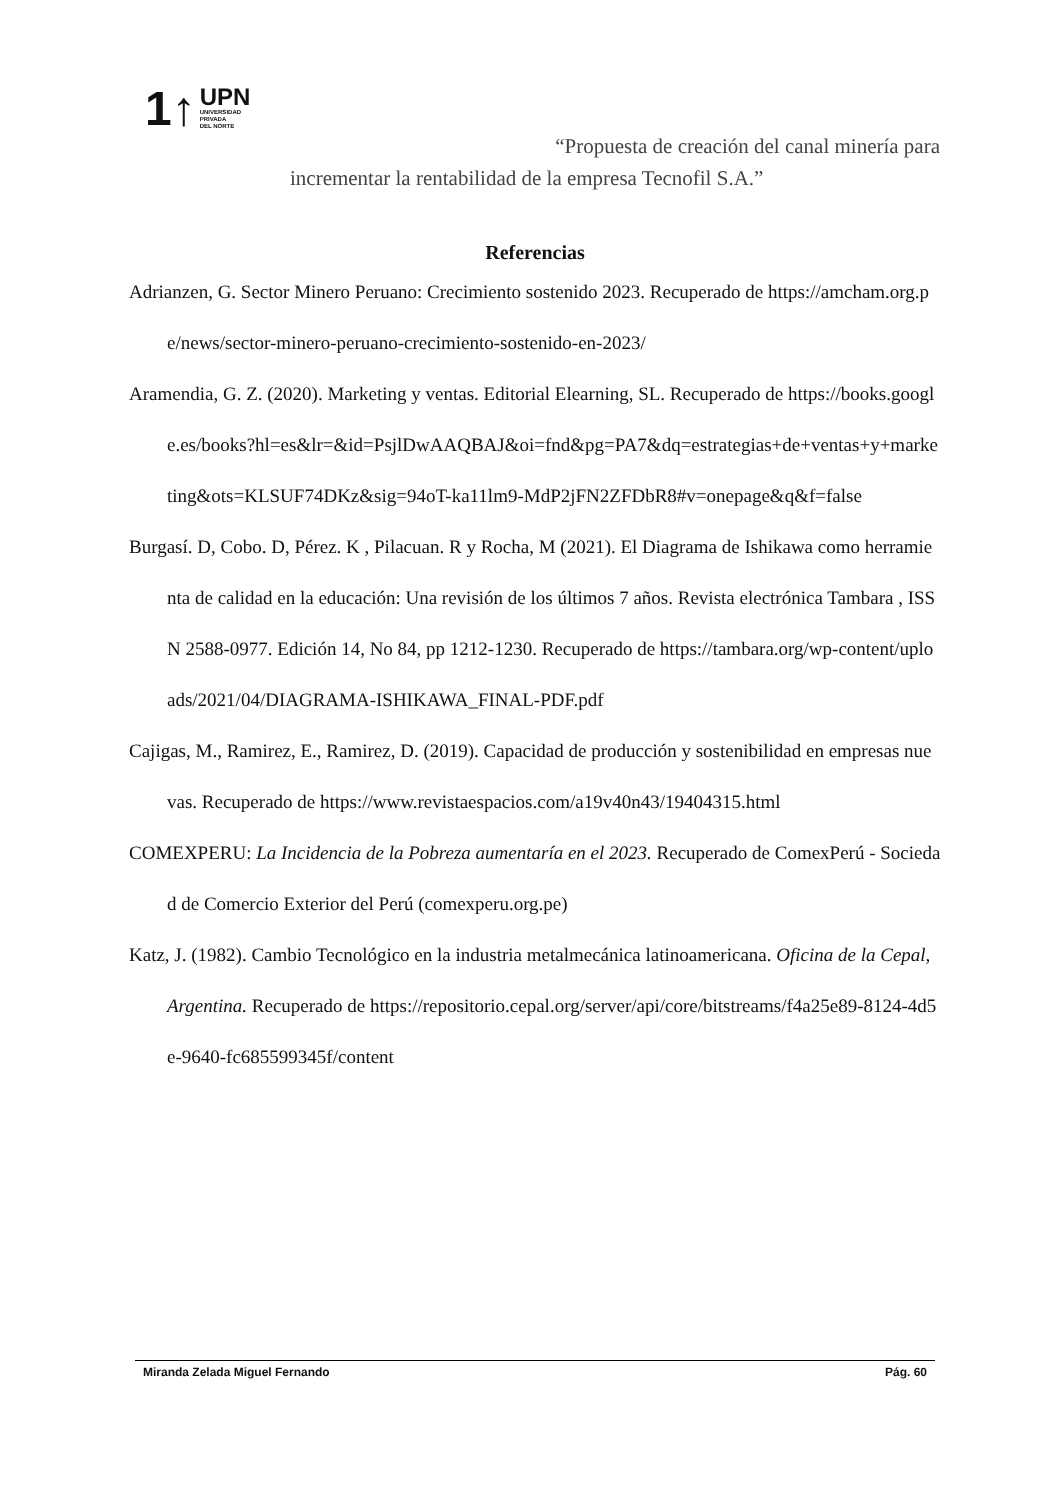1↑
UPN
UNIVERSIDAD
PRIVADA
DEL NORTE
“Propuesta de creación del canal minería para
incrementar la rentabilidad de la empresa Tecnofil S.A.”
Referencias
Adrianzen, G. Sector Minero Peruano: Crecimiento sostenido 2023. Recuperado de https://amcham.org.pe/news/sector-minero-peruano-crecimiento-sostenido-en-2023/
Aramendia, G. Z. (2020). Marketing y ventas. Editorial Elearning, SL. Recuperado de https://books.google.es/books?hl=es&lr=&id=PsjlDwAAQBAJ&oi=fnd&pg=PA7&dq=estrategias+de+ventas+y+marketing&ots=KLSUF74DKz&sig=94oT-ka11lm9-MdP2jFN2ZFDbR8#v=onepage&q&f=false
Burgasí. D, Cobo. D, Pérez. K , Pilacuan. R y Rocha, M (2021). El Diagrama de Ishikawa como herramienta de calidad en la educación: Una revisión de los últimos 7 años. Revista electrónica Tambara , ISSN 2588-0977. Edición 14, No 84, pp 1212-1230. Recuperado de https://tambara.org/wp-content/uploads/2021/04/DIAGRAMA-ISHIKAWA_FINAL-PDF.pdf
Cajigas, M., Ramirez, E., Ramirez, D. (2019). Capacidad de producción y sostenibilidad en empresas nuevas. Recuperado de https://www.revistaespacios.com/a19v40n43/19404315.html
COMEXPERU: La Incidencia de la Pobreza aumentaría en el 2023. Recuperado de ComexPerú - Sociedad de Comercio Exterior del Perú (comexperu.org.pe)
Katz, J. (1982). Cambio Tecnológico en la industria metalmecánica latinoamericana. Oficina de la Cepal, Argentina. Recuperado de https://repositorio.cepal.org/server/api/core/bitstreams/f4a25e89-8124-4d5e-9640-fc685599345f/content
Miranda Zelada Miguel Fernando Pág. 60